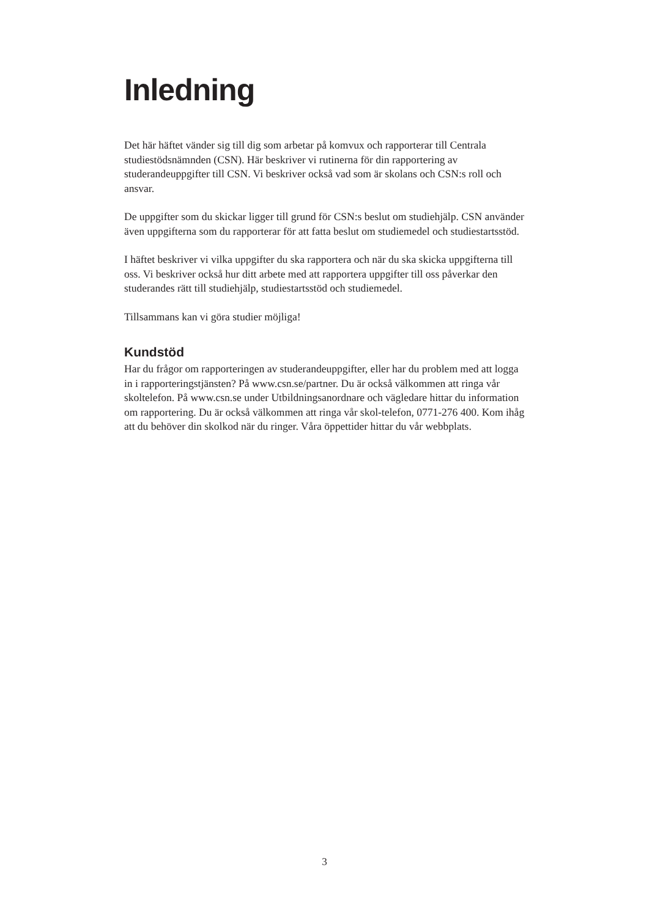Inledning
Det här häftet vänder sig till dig som arbetar på komvux och rapporterar till Centrala studiestödsnämnden (CSN). Här beskriver vi rutinerna för din rapportering av studerandeuppgifter till CSN. Vi beskriver också vad som är skolans och CSN:s roll och ansvar.
De uppgifter som du skickar ligger till grund för CSN:s beslut om studiehjälp. CSN använder även uppgifterna som du rapporterar för att fatta beslut om studiemedel och studiestartsstöd.
I häftet beskriver vi vilka uppgifter du ska rapportera och när du ska skicka uppgifterna till oss. Vi beskriver också hur ditt arbete med att rapportera uppgifter till oss påverkar den studerandes rätt till studiehjälp, studiestartsstöd och studiemedel.
Tillsammans kan vi göra studier möjliga!
Kundstöd
Har du frågor om rapporteringen av studerandeuppgifter, eller har du problem med att logga in i rapporteringstjänsten? På www.csn.se/partner. Du är också välkommen att ringa vår skoltelefon. På www.csn.se under Utbildningsanordnare och vägledare hittar du information om rapportering. Du är också välkommen att ringa vår skol-telefon, 0771-276 400. Kom ihåg att du behöver din skolkod när du ringer. Våra öppettider hittar du vår webbplats.
3